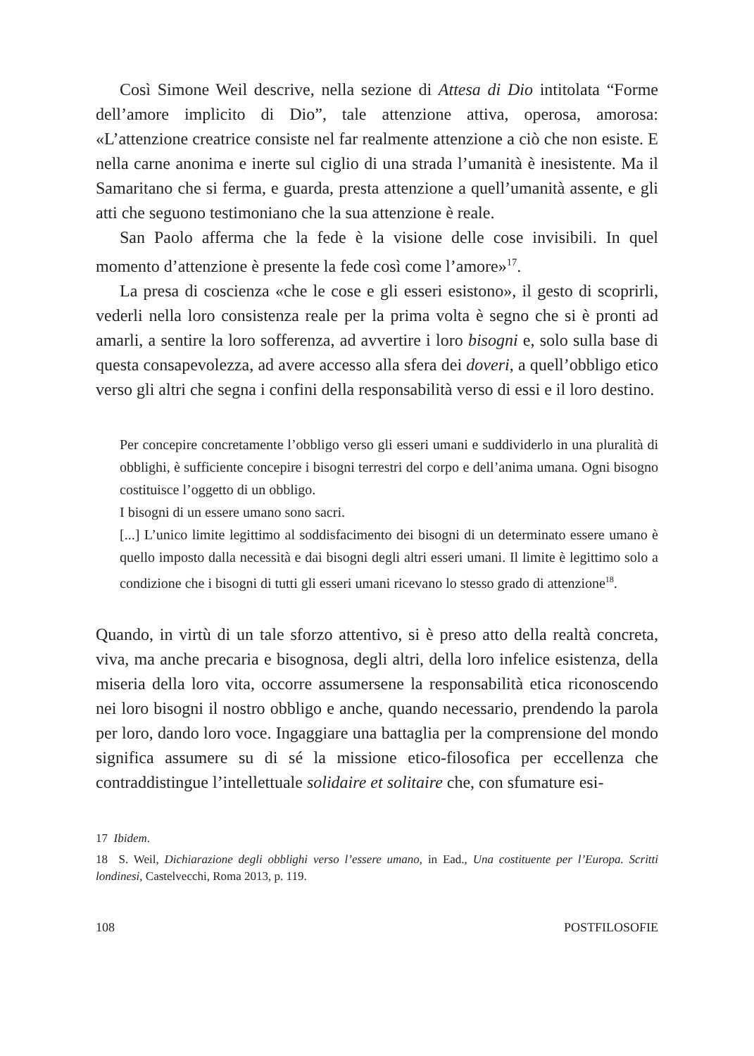Così Simone Weil descrive, nella sezione di Attesa di Dio intitolata “Forme dell’amore implicito di Dio”, tale attenzione attiva, operosa, amorosa: «L’attenzione creatrice consiste nel far realmente attenzione a ciò che non esiste. E nella carne anonima e inerte sul ciglio di una strada l’umanità è inesistente. Ma il Samaritano che si ferma, e guarda, presta attenzione a quell’umanità assente, e gli atti che seguono testimoniano che la sua attenzione è reale.
San Paolo afferma che la fede è la visione delle cose invisibili. In quel momento d’attenzione è presente la fede così come l’amore»<sup>17</sup>.
La presa di coscienza «che le cose e gli esseri esistono», il gesto di scoprirli, vederli nella loro consistenza reale per la prima volta è segno che si è pronti ad amarli, a sentire la loro sofferenza, ad avvertire i loro bisogni e, solo sulla base di questa consapevolezza, ad avere accesso alla sfera dei doveri, a quell’obbligo etico verso gli altri che segna i confini della responsabilità verso di essi e il loro destino.
Per concepire concretamente l’obbligo verso gli esseri umani e suddividerlo in una pluralità di obblighi, è sufficiente concepire i bisogni terrestri del corpo e dell’anima umana. Ogni bisogno costituisce l’oggetto di un obbligo.
I bisogni di un essere umano sono sacri.
[...] L’unico limite legittimo al soddisfacimento dei bisogni di un determinato essere umano è quello imposto dalla necessità e dai bisogni degli altri esseri umani. Il limite è legittimo solo a condizione che i bisogni di tutti gli esseri umani ricevano lo stesso grado di attenzione<sup>18</sup>.
Quando, in virtù di un tale sforzo attentivo, si è preso atto della realtà concreta, viva, ma anche precaria e bisognosa, degli altri, della loro infelice esistenza, della miseria della loro vita, occorre assumersene la responsabilità etica riconoscendo nei loro bisogni il nostro obbligo e anche, quando necessario, prendendo la parola per loro, dando loro voce. Ingaggiare una battaglia per la comprensione del mondo significa assumere su di sé la missione etico-filosofica per eccellenza che contraddistingue l’intellettuale solidaire et solitaire che, con sfumature esi-
17 Ibidem.
18 S. Weil, Dichiarazione degli obblighi verso l’essere umano, in Ead., Una costituente per l’Europa. Scritti londinesi, Castelvecchi, Roma 2013, p. 119.
108 POSTFILOSOFIE